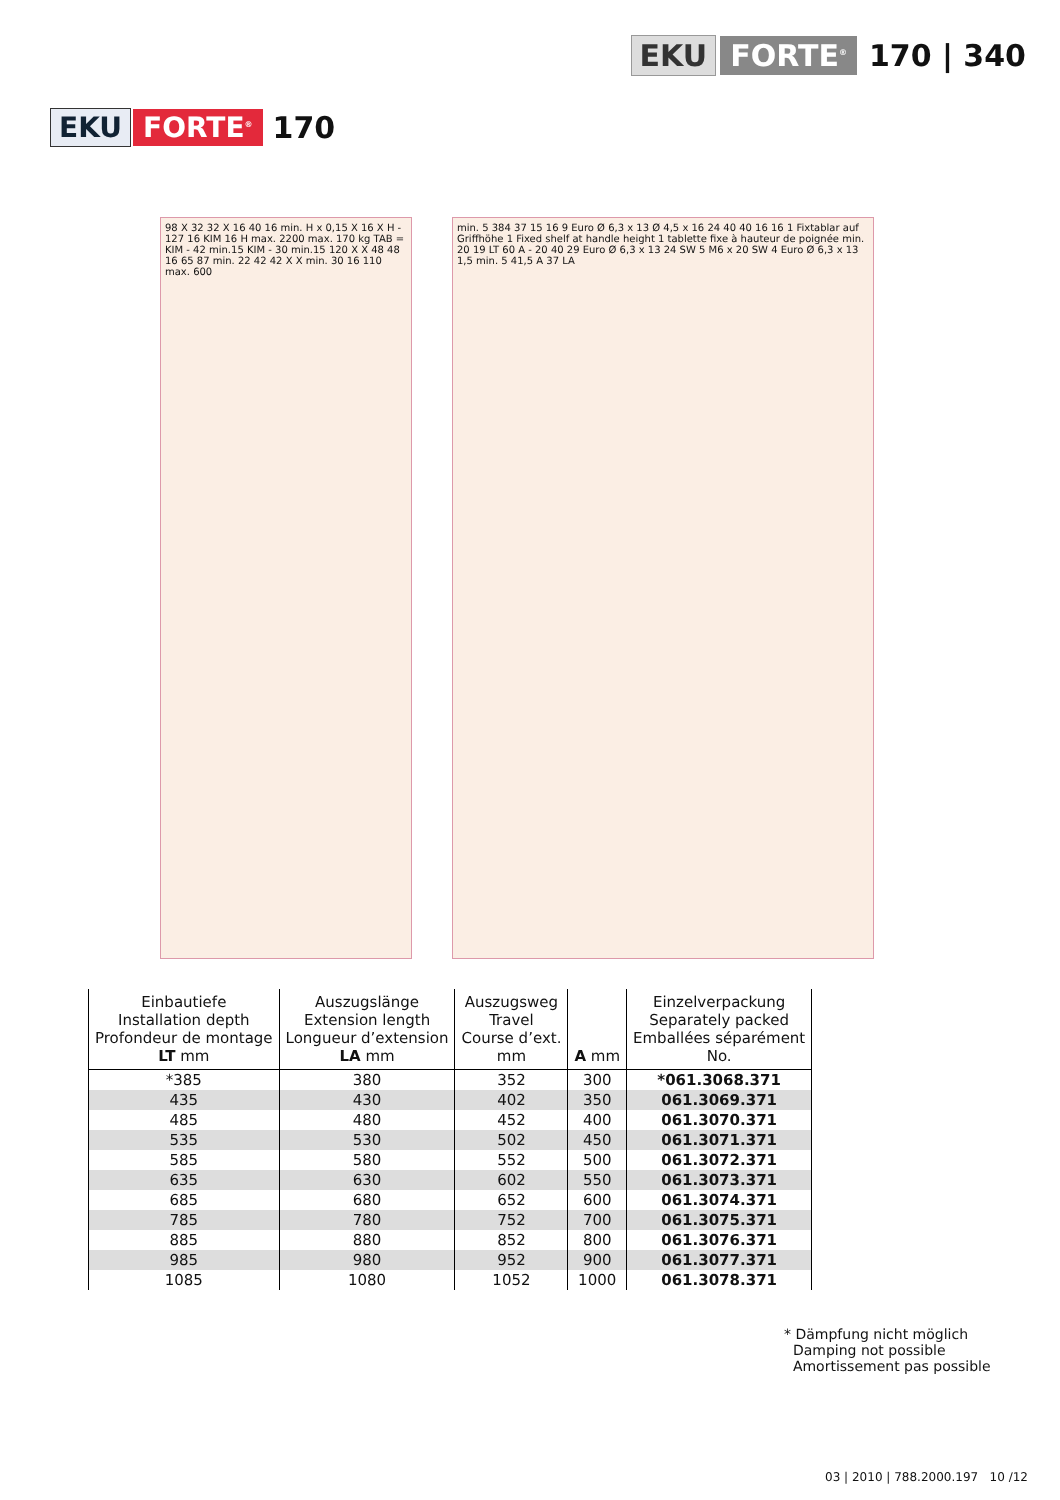EKU FORTE<sup>®</sup> 170 | 340
EKU FORTE<sup>®</sup> 170
98 X 32 32 X 16 40 16 min. H x 0,15 X 16 X H - 127 16 KIM 16 H max. 2200 max. 170 kg TAB = KIM - 42 min.15 KIM - 30 min.15 120 X X 48 48 16 65 87 min. 22 42 42 X X min. 30 16 110 max. 600
min. 5 384 37 15 16 9 Euro Ø 6,3 x 13 Ø 4,5 x 16 24 40 40 16 16 1 Fixtablar auf Griffhöhe 1 Fixed shelf at handle height 1 tablette fixe à hauteur de poignée min. 20 19 LT 60 A - 20 40 29 Euro Ø 6,3 x 13 24 SW 5 M6 x 20 SW 4 Euro Ø 6,3 x 13 1,5 min. 5 41,5 A 37 LA
| Einbautiefe Installation depth Profondeur de montage LT mm | Auszugslänge Extension length Longueur d’extension LA mm | Auszugsweg Travel Course d’ext. mm | A mm | Einzelverpackung Separately packed Emballées séparément No. |
| --- | --- | --- | --- | --- |
| *385 | 380 | 352 | 300 | *061.3068.371 |
| 435 | 430 | 402 | 350 | 061.3069.371 |
| 485 | 480 | 452 | 400 | 061.3070.371 |
| 535 | 530 | 502 | 450 | 061.3071.371 |
| 585 | 580 | 552 | 500 | 061.3072.371 |
| 635 | 630 | 602 | 550 | 061.3073.371 |
| 685 | 680 | 652 | 600 | 061.3074.371 |
| 785 | 780 | 752 | 700 | 061.3075.371 |
| 885 | 880 | 852 | 800 | 061.3076.371 |
| 985 | 980 | 952 | 900 | 061.3077.371 |
| 1085 | 1080 | 1052 | 1000 | 061.3078.371 |
* Dämpfung nicht möglich
Damping not possible
Amortissement pas possible
03 | 2010 | 788.2000.197 10 /12